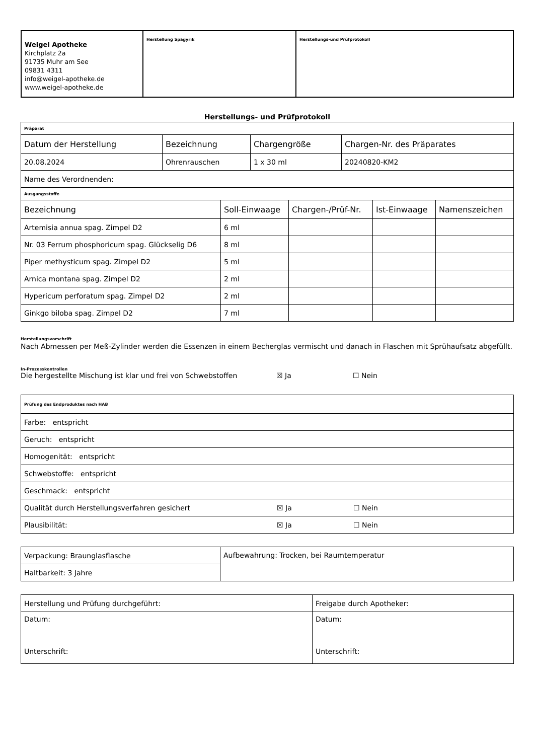| Weigel Apotheke Kirchplatz 2a 91735 Muhr am See 09831 4311 info@weigel-apotheke.de www.weigel-apotheke.de | Herstellung Spagyrik | Herstellungs-und Prüfprotokoll |
Herstellungs- und Prüfprotokoll
| Präparat | | | |
| Datum der Herstellung | Bezeichnung | Chargengröße | Chargen-Nr. des Präparates |
| 20.08.2024 | Ohrenrauschen | 1 x 30 ml | 20240820-KM2 |
| Name des Verordnenden: | | | |
| Ausgangsstoffe | | | |
| Bezeichnung | Soll-Einwaage | Chargen-/Prüf-Nr. | Ist-Einwaage | Namenszeichen |
| --- | --- | --- | --- | --- |
| Artemisia annua spag. Zimpel D2 | 6 ml | | | |
| Nr. 03 Ferrum phosphoricum spag. Glückselig D6 | 8 ml | | | |
| Piper methysticum spag. Zimpel D2 | 5 ml | | | |
| Arnica montana spag. Zimpel D2 | 2 ml | | | |
| Hypericum perforatum spag. Zimpel D2 | 2 ml | | | |
| Ginkgo biloba spag. Zimpel D2 | 7 ml | | | |
Herstellungsvorschrift
Nach Abmessen per Meß-Zylinder werden die Essenzen in einem Becherglas vermischt und danach in Flaschen mit Sprühaufsatz abgefüllt.
In-Prozesskontrollen
Die hergestellte Mischung ist klar und frei von Schwebstoffen ☒ Ja ☐ Nein
| Prüfung des Endproduktes nach HAB |
| Farbe: entspricht |
| Geruch: entspricht |
| Homogenität: entspricht |
| Schwebstoffe: entspricht |
| Geschmack: entspricht |
| Qualität durch Herstellungsverfahren gesichert ☒ Ja ☐ Nein |
| Plausibilität: ☒ Ja ☐ Nein |
| Verpackung: Braunglasflasche | Aufbewahrung: Trocken, bei Raumtemperatur |
| Haltbarkeit: 3 Jahre | |
| Herstellung und Prüfung durchgeführt: | Freigabe durch Apotheker: |
| Datum: Unterschrift: | Datum: Unterschrift: |